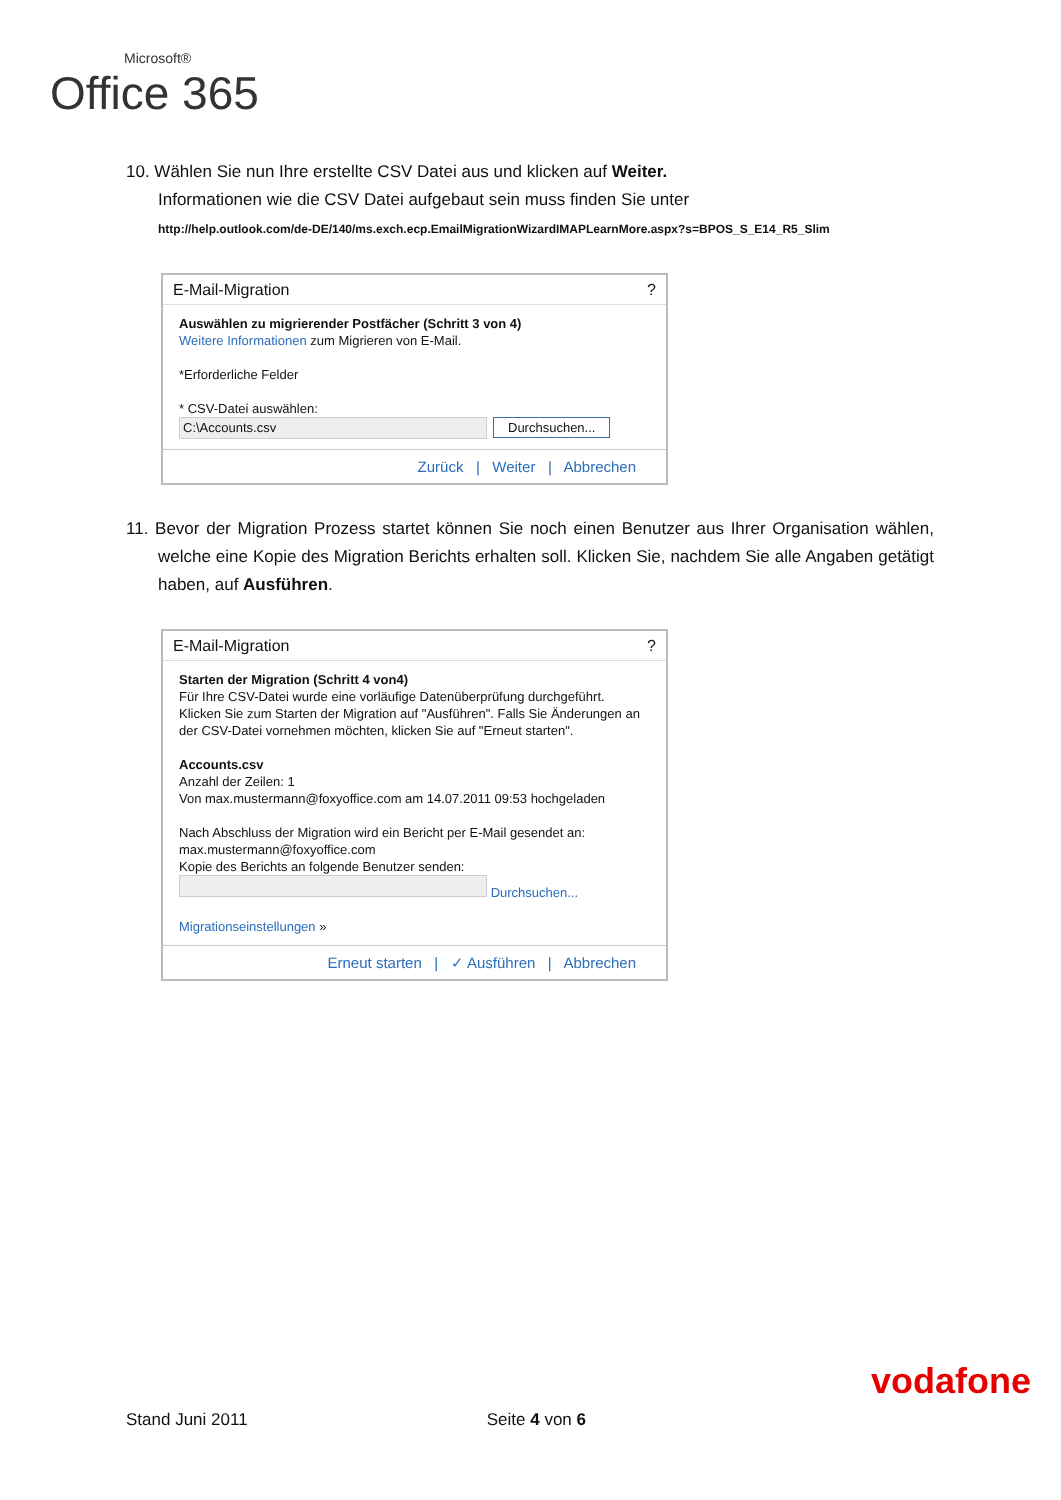Microsoft®
Office 365
10. Wählen Sie nun Ihre erstellte CSV Datei aus und klicken auf Weiter.
Informationen wie die CSV Datei aufgebaut sein muss finden Sie unter
http://help.outlook.com/de-DE/140/ms.exch.ecp.EmailMigrationWizardIMAPLearnMore.aspx?s=BPOS_S_E14_R5_Slim
E-Mail-Migration?
Auswählen zu migrierender Postfächer (Schritt 3 von 4)
Weitere Informationen zum Migrieren von E-Mail.
*Erforderliche Felder
* CSV-Datei auswählen:
C:\Accounts.csv Durchsuchen...
Zurück | Weiter | Abbrechen
11. Bevor der Migration Prozess startet können Sie noch einen Benutzer aus Ihrer Organisation wählen, welche eine Kopie des Migration Berichts erhalten soll. Klicken Sie, nachdem Sie alle Angaben getätigt haben, auf Ausführen.
E-Mail-Migration?
Starten der Migration (Schritt 4 von4)
Für Ihre CSV-Datei wurde eine vorläufige Datenüberprüfung durchgeführt. Klicken Sie zum Starten der Migration auf "Ausführen". Falls Sie Änderungen an der CSV-Datei vornehmen möchten, klicken Sie auf "Erneut starten".
Accounts.csv
Anzahl der Zeilen: 1
Von max.mustermann@foxyoffice.com am 14.07.2011 09:53 hochgeladen
Nach Abschluss der Migration wird ein Bericht per E-Mail gesendet an:
max.mustermann@foxyoffice.com
Kopie des Berichts an folgende Benutzer senden:
Durchsuchen...
Migrationseinstellungen »
Erneut starten | ✓ Ausführen | Abbrechen
Stand Juni 2011 Seite 4 von 6
vodafone